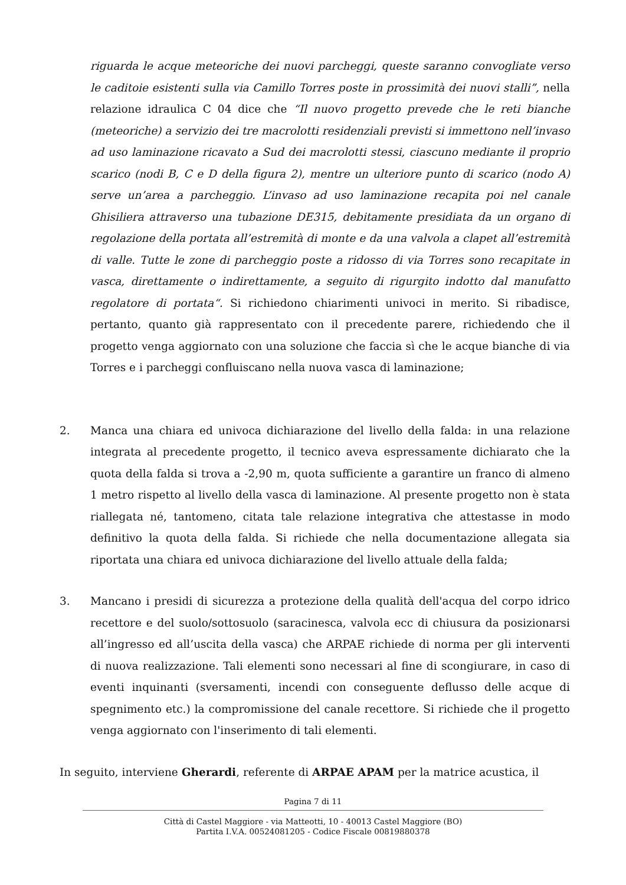riguarda le acque meteoriche dei nuovi parcheggi, queste saranno convogliate verso le caditoie esistenti sulla via Camillo Torres poste in prossimità dei nuovi stalli”, nella relazione idraulica C 04 dice che “Il nuovo progetto prevede che le reti bianche (meteoriche) a servizio dei tre macrolotti residenziali previsti si immettono nell’invaso ad uso laminazione ricavato a Sud dei macrolotti stessi, ciascuno mediante il proprio scarico (nodi B, C e D della figura 2), mentre un ulteriore punto di scarico (nodo A) serve un’area a parcheggio. L’invaso ad uso laminazione recapita poi nel canale Ghisiliera attraverso una tubazione DE315, debitamente presidiata da un organo di regolazione della portata all’estremità di monte e da una valvola a clapet all’estremità di valle. Tutte le zone di parcheggio poste a ridosso di via Torres sono recapitate in vasca, direttamente o indirettamente, a seguito di rigurgito indotto dal manufatto regolatore di portata“. Si richiedono chiarimenti univoci in merito. Si ribadisce, pertanto, quanto già rappresentato con il precedente parere, richiedendo che il progetto venga aggiornato con una soluzione che faccia sì che le acque bianche di via Torres e i parcheggi confluiscano nella nuova vasca di laminazione;
2. Manca una chiara ed univoca dichiarazione del livello della falda: in una relazione integrata al precedente progetto, il tecnico aveva espressamente dichiarato che la quota della falda si trova a -2,90 m, quota sufficiente a garantire un franco di almeno 1 metro rispetto al livello della vasca di laminazione. Al presente progetto non è stata riallegata né, tantomeno, citata tale relazione integrativa che attestasse in modo definitivo la quota della falda. Si richiede che nella documentazione allegata sia riportata una chiara ed univoca dichiarazione del livello attuale della falda;
3. Mancano i presidi di sicurezza a protezione della qualità dell'acqua del corpo idrico recettore e del suolo/sottosuolo (saracinesca, valvola ecc di chiusura da posizionarsi all’ingresso ed all’uscita della vasca) che ARPAE richiede di norma per gli interventi di nuova realizzazione. Tali elementi sono necessari al fine di scongiurare, in caso di eventi inquinanti (sversamenti, incendi con conseguente deflusso delle acque di spegnimento etc.) la compromissione del canale recettore. Si richiede che il progetto venga aggiornato con l'inserimento di tali elementi.
In seguito, interviene Gherardi, referente di ARPAE APAM per la matrice acustica, il
Pagina 7 di 11
Città di Castel Maggiore - via Matteotti, 10 - 40013 Castel Maggiore (BO)
Partita I.V.A. 00524081205 - Codice Fiscale 00819880378